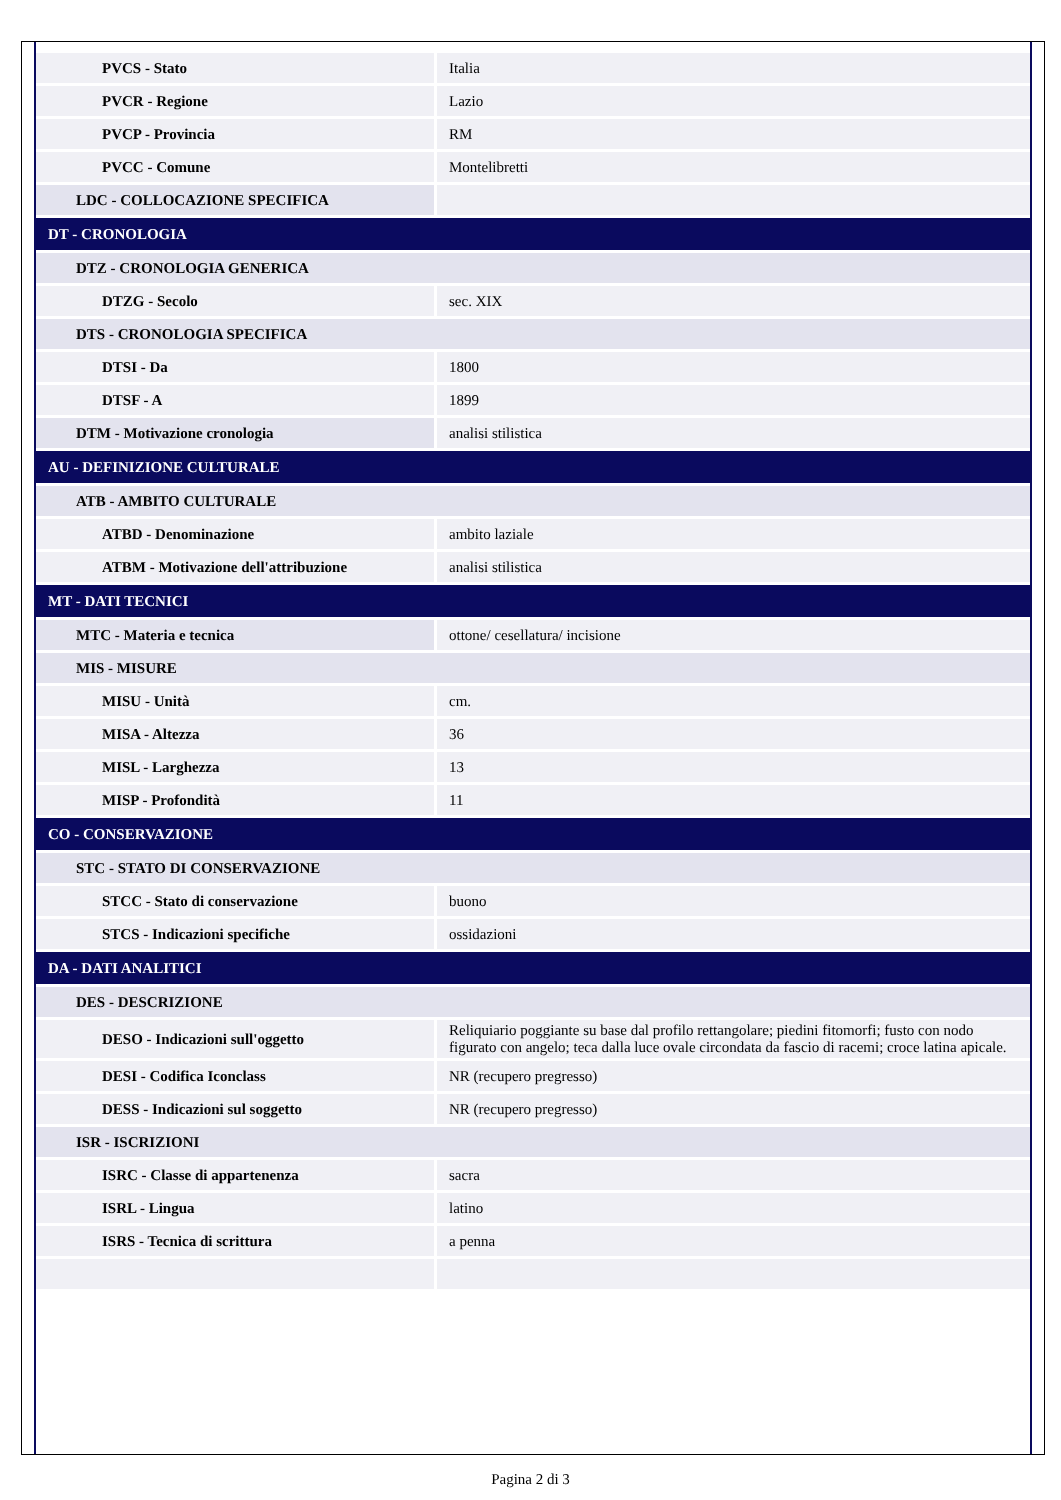| PVCS - Stato | Italia |
| PVCR - Regione | Lazio |
| PVCP - Provincia | RM |
| PVCC - Comune | Montelibretti |
| LDC - COLLOCAZIONE SPECIFICA | |
| DT - CRONOLOGIA | |
| DTZ - CRONOLOGIA GENERICA | |
| DTZG - Secolo | sec. XIX |
| DTS - CRONOLOGIA SPECIFICA | |
| DTSI - Da | 1800 |
| DTSF - A | 1899 |
| DTM - Motivazione cronologia | analisi stilistica |
| AU - DEFINIZIONE CULTURALE | |
| ATB - AMBITO CULTURALE | |
| ATBD - Denominazione | ambito laziale |
| ATBM - Motivazione dell'attribuzione | analisi stilistica |
| MT - DATI TECNICI | |
| MTC - Materia e tecnica | ottone/ cesellatura/ incisione |
| MIS - MISURE | |
| MISU - Unità | cm. |
| MISA - Altezza | 36 |
| MISL - Larghezza | 13 |
| MISP - Profondità | 11 |
| CO - CONSERVAZIONE | |
| STC - STATO DI CONSERVAZIONE | |
| STCC - Stato di conservazione | buono |
| STCS - Indicazioni specifiche | ossidazioni |
| DA - DATI ANALITICI | |
| DES - DESCRIZIONE | |
| DESO - Indicazioni sull'oggetto | Reliquiario poggiante su base dal profilo rettangolare; piedini fitomorfi; fusto con nodo figurato con angelo; teca dalla luce ovale circondata da fascio di racemi; croce latina apicale. |
| DESI - Codifica Iconclass | NR (recupero pregresso) |
| DESS - Indicazioni sul soggetto | NR (recupero pregresso) |
| ISR - ISCRIZIONI | |
| ISRC - Classe di appartenenza | sacra |
| ISRL - Lingua | latino |
| ISRS - Tecnica di scrittura | a penna |
Pagina 2 di 3